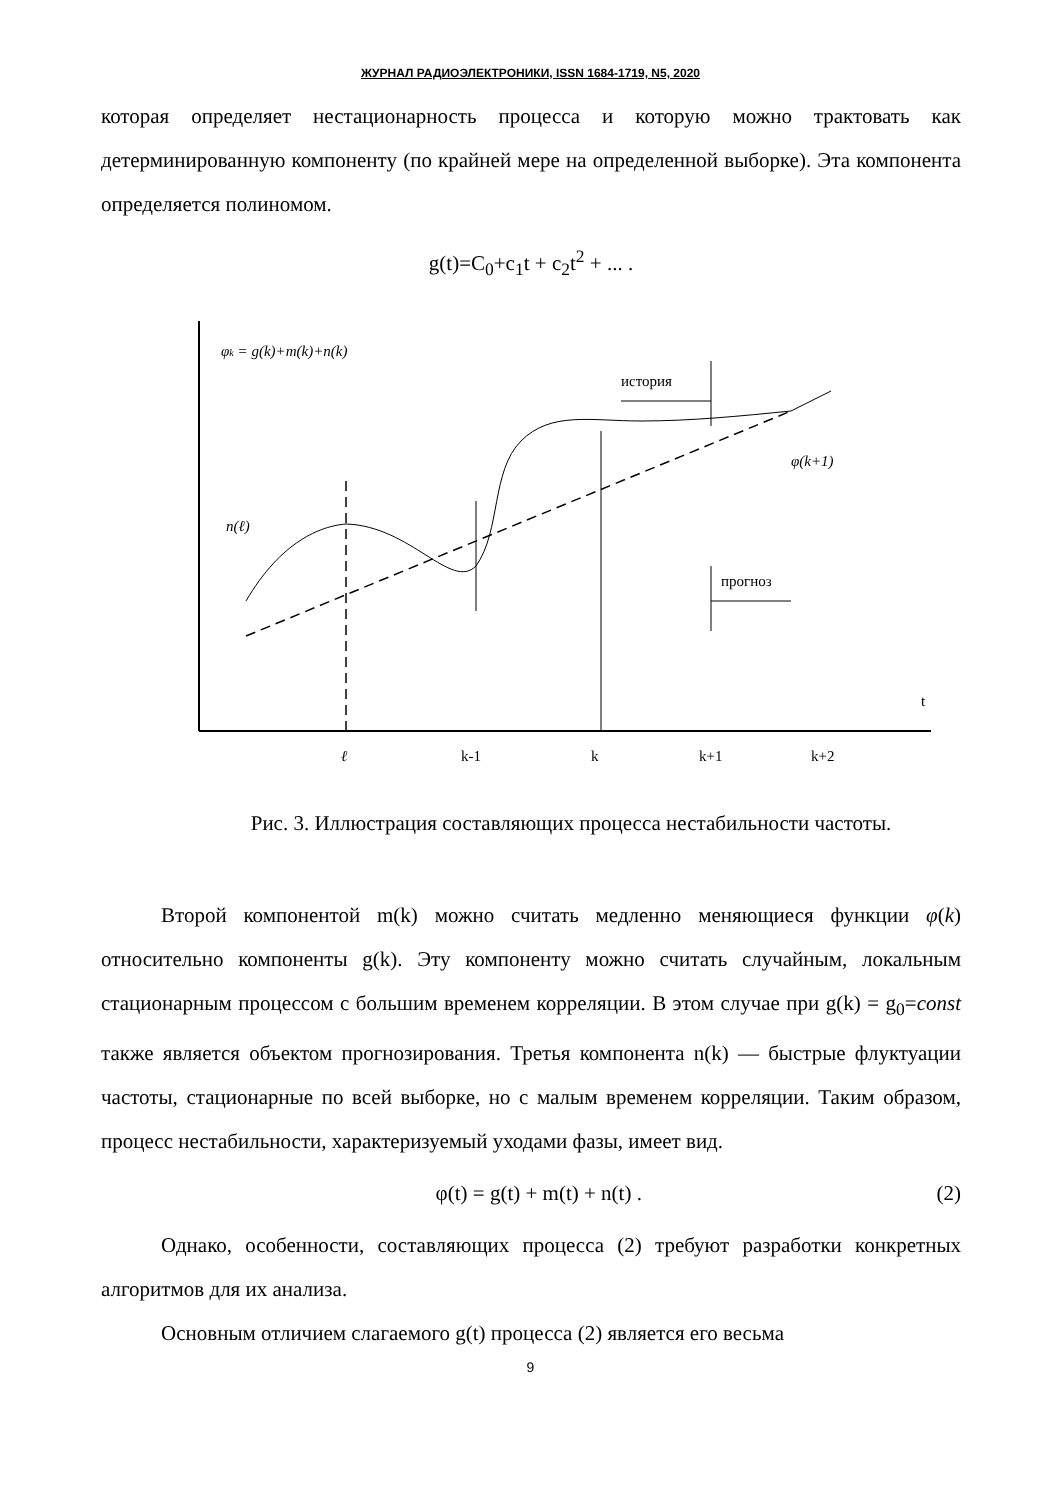ЖУРНАЛ РАДИОЭЛЕКТРОНИКИ, ISSN 1684-1719, N5, 2020
которая определяет нестационарность процесса и которую можно трактовать как детерминированную компоненту (по крайней мере на определенной выборке). Эта компонента определяется полиномом.
g(t)=C<sub>0</sub>+c<sub>1</sub>t + c<sub>2</sub>t<sup>2</sup> + ... .
φk = g(k)+m(k)+n(k)
t
ℓ
k-1
k
k+1
k+2
история
прогноз
φ(k+1)
n(ℓ)
Рис. 3. Иллюстрация составляющих процесса нестабильности частоты.
Второй компонентой m(k) можно считать медленно меняющиеся функции φ(k) относительно компоненты g(k). Эту компоненту можно считать случайным, локальным стационарным процессом с большим временем корреляции. В этом случае при g(k) = g<sub>0</sub>=const также является объектом прогнозирования. Третья компонента n(k) — быстрые флуктуации частоты, стационарные по всей выборке, но с малым временем корреляции. Таким образом, процесс нестабильности, характеризуемый уходами фазы, имеет вид.
φ(t) = g(t) + m(t) + n(t) . (2)
Однако, особенности, составляющих процесса (2) требуют разработки конкретных алгоритмов для их анализа.
Основным отличием слагаемого g(t) процесса (2) является его весьма
9